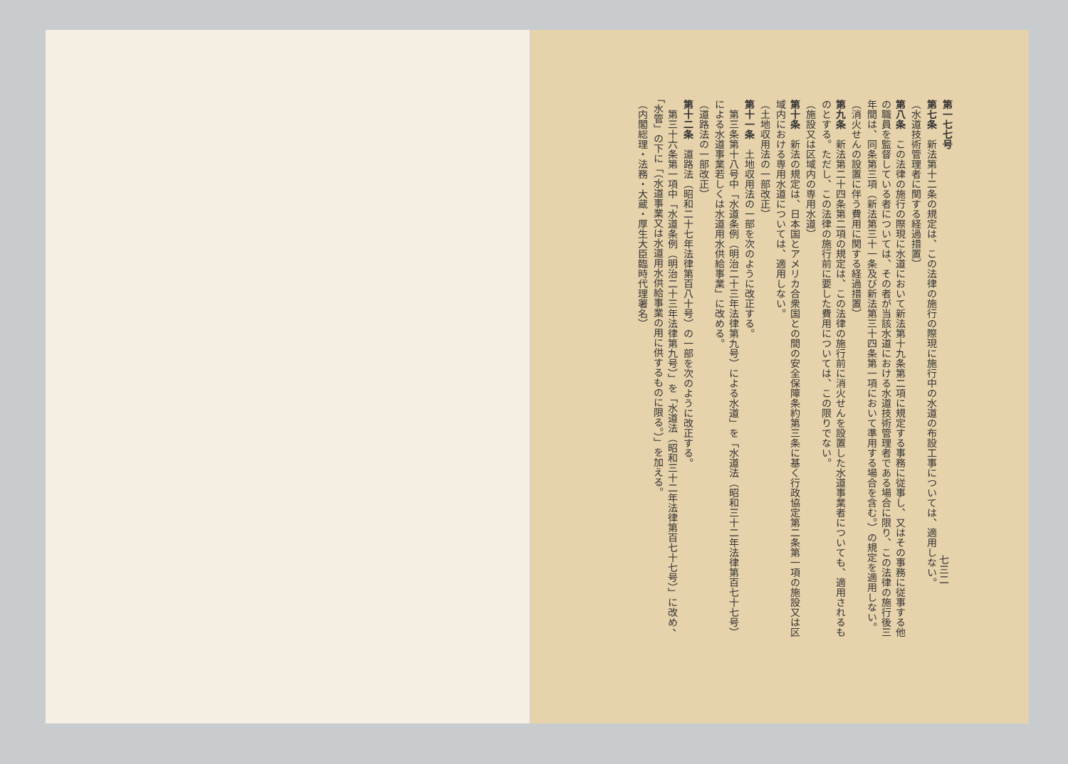第一七七号
第七条　新法第十二条の規定は、この法律の施行の際現に施行中の水道の布設工事については、適用しない。
（水道技術管理者に関する経過措置）
第八条　この法律の施行の際現に水道において新法第十九条第二項に規定する事務に従事し、又はその事務に従事する他の職員を監督している者については、その者が当該水道における水道技術管理者である場合に限り、この法律の施行後三年間は、同条第三項（新法第三十一条及び新法第三十四条第一項において準用する場合を含む。）の規定を適用しない。
（消火せんの設置に伴う費用に関する経過措置）
第九条　新法第二十四条第二項の規定は、この法律の施行前に消火せんを設置した水道事業者についても、適用されるものとする。ただし、この法律の施行前に要した費用については、この限りでない。
（施設又は区域内の専用水道）
第十条　新法の規定は、日本国とアメリカ合衆国との間の安全保障条約第三条に基く行政協定第二条第一項の施設又は区域内における専用水道については、適用しない。
（土地収用法の一部改正）
第十一条　土地収用法の一部を次のように改正する。
　第三条第十八号中「水道条例（明治二十三年法律第九号）による水道」を「水道法（昭和三十二年法律第百七十七号）による水道事業若しくは水道用水供給事業」に改める。
（道路法の一部改正）
第十二条　道路法（昭和二十七年法律第百八十号）の一部を次のように改正する。
　第三十六条第一項中「水道条例（明治二十三年法律第九号）」を「水道法（昭和三十二年法律第百七十七号）」に改め、「水管」の下に「（水道事業又は水道用水供給事業の用に供するものに限る。）」を加える。
（内閣総理・法務・大蔵・厚生大臣臨時代理署名）
七三二